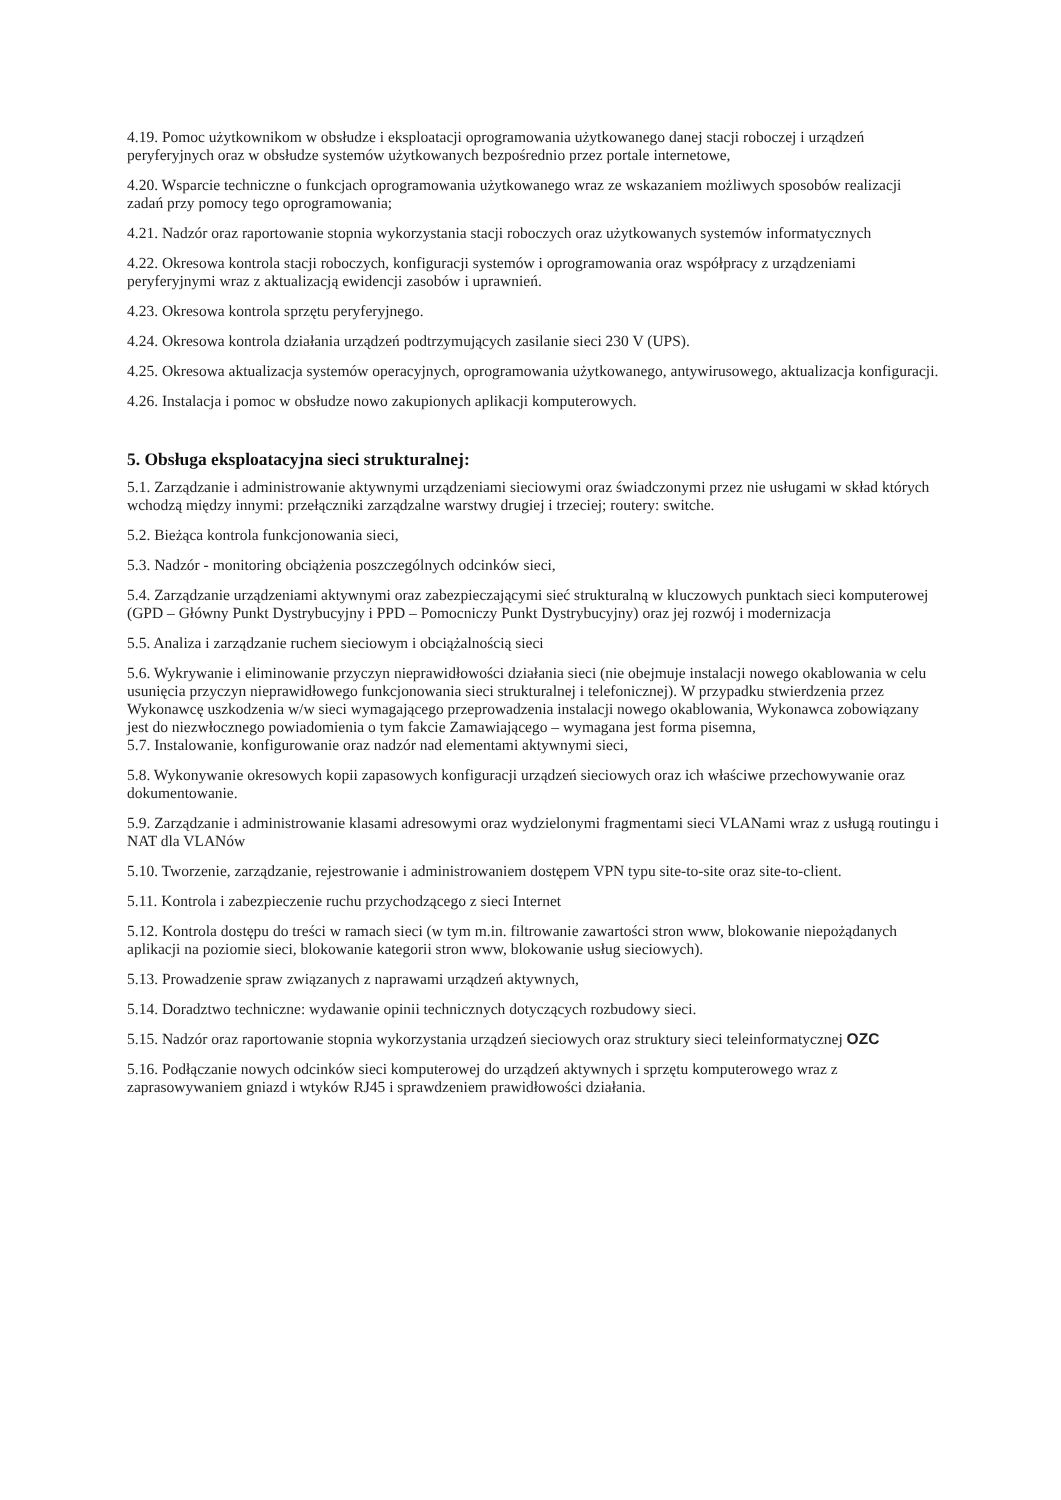4.19. Pomoc użytkownikom w obsłudze i eksploatacji oprogramowania użytkowanego danej stacji roboczej i urządzeń peryferyjnych oraz w obsłudze systemów użytkowanych bezpośrednio przez portale internetowe,
4.20. Wsparcie techniczne o funkcjach oprogramowania użytkowanego wraz ze wskazaniem możliwych sposobów realizacji zadań przy pomocy tego oprogramowania;
4.21. Nadzór oraz raportowanie stopnia wykorzystania stacji roboczych oraz użytkowanych systemów informatycznych
4.22. Okresowa kontrola stacji roboczych, konfiguracji systemów i oprogramowania oraz współpracy z urządzeniami peryferyjnymi wraz z aktualizacją ewidencji zasobów i uprawnień.
4.23. Okresowa kontrola sprzętu peryferyjnego.
4.24. Okresowa kontrola działania urządzeń podtrzymujących zasilanie sieci 230 V (UPS).
4.25. Okresowa aktualizacja systemów operacyjnych, oprogramowania użytkowanego, antywirusowego, aktualizacja konfiguracji.
4.26. Instalacja i pomoc w obsłudze nowo zakupionych aplikacji komputerowych.
5. Obsługa eksploatacyjna sieci strukturalnej:
5.1. Zarządzanie i administrowanie aktywnymi urządzeniami sieciowymi oraz świadczonymi przez nie usługami w skład których wchodzą między innymi: przełączniki zarządzalne warstwy drugiej i trzeciej; routery: switche.
5.2. Bieżąca kontrola funkcjonowania sieci,
5.3. Nadzór - monitoring obciążenia poszczególnych odcinków sieci,
5.4. Zarządzanie urządzeniami aktywnymi oraz zabezpieczającymi sieć strukturalną w kluczowych punktach sieci komputerowej (GPD – Główny Punkt Dystrybucyjny i PPD – Pomocniczy Punkt Dystrybucyjny) oraz jej rozwój i modernizacja
5.5. Analiza i zarządzanie ruchem sieciowym i obciążalnością sieci
5.6. Wykrywanie i eliminowanie przyczyn nieprawidłowości działania sieci (nie obejmuje instalacji nowego okablowania w celu usunięcia przyczyn nieprawidłowego funkcjonowania sieci strukturalnej i telefonicznej). W przypadku stwierdzenia przez Wykonawcę uszkodzenia w/w sieci wymagającego przeprowadzenia instalacji nowego okablowania, Wykonawca zobowiązany jest do niezwłocznego powiadomienia o tym fakcie Zamawiającego – wymagana jest forma pisemna,
5.7. Instalowanie, konfigurowanie oraz nadzór nad elementami aktywnymi sieci,
5.8. Wykonywanie okresowych kopii zapasowych konfiguracji urządzeń sieciowych oraz ich właściwe przechowywanie oraz dokumentowanie.
5.9. Zarządzanie i administrowanie klasami adresowymi oraz wydzielonymi fragmentami sieci VLANami wraz z usługą routingu i NAT dla VLANów
5.10. Tworzenie, zarządzanie, rejestrowanie i administrowaniem dostępem VPN typu site-to-site oraz site-to-client.
5.11. Kontrola i zabezpieczenie ruchu przychodzącego z sieci Internet
5.12. Kontrola dostępu do treści w ramach sieci (w tym m.in. filtrowanie zawartości stron www, blokowanie niepożądanych aplikacji na poziomie sieci, blokowanie kategorii stron www, blokowanie usług sieciowych).
5.13. Prowadzenie spraw związanych z naprawami urządzeń aktywnych,
5.14. Doradztwo techniczne: wydawanie opinii technicznych dotyczących rozbudowy sieci.
5.15. Nadzór oraz raportowanie stopnia wykorzystania urządzeń sieciowych oraz struktury sieci teleinformatycznej OZC
5.16. Podłączanie nowych odcinków sieci komputerowej do urządzeń aktywnych i sprzętu komputerowego wraz z zaprasowywaniem gniazd i wtyków RJ45 i sprawdzeniem prawidłowości działania.